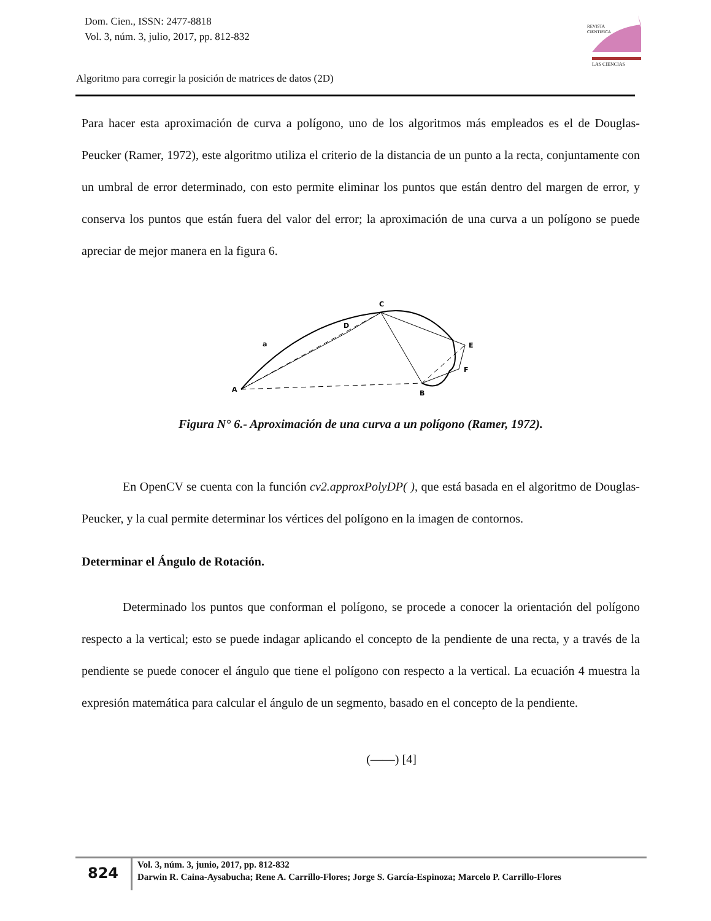Dom. Cien., ISSN: 2477-8818
Vol. 3, núm. 3, julio, 2017, pp. 812-832
REVISTA
CIENTIFICA
LAS CIENCIAS
Algoritmo para corregir la posición de matrices de datos (2D)
Para hacer esta aproximación de curva a polígono, uno de los algoritmos más empleados es el de Douglas-Peucker (Ramer, 1972), este algoritmo utiliza el criterio de la distancia de un punto a la recta, conjuntamente con un umbral de error determinado, con esto permite eliminar los puntos que están dentro del margen de error, y conserva los puntos que están fuera del valor del error; la aproximación de una curva a un polígono se puede apreciar de mejor manera en la figura 6.
A
B
C
D
E
F
a
Figura N° 6.- Aproximación de una curva a un polígono (Ramer, 1972).
En OpenCV se cuenta con la función cv2.approxPolyDP( ), que está basada en el algoritmo de Douglas-Peucker, y la cual permite determinar los vértices del polígono en la imagen de contornos.
Determinar el Ángulo de Rotación.
Determinado los puntos que conforman el polígono, se procede a conocer la orientación del polígono respecto a la vertical; esto se puede indagar aplicando el concepto de la pendiente de una recta, y a través de la pendiente se puede conocer el ángulo que tiene el polígono con respecto a la vertical. La ecuación 4 muestra la expresión matemática para calcular el ángulo de un segmento, basado en el concepto de la pendiente.
(――) [4]
824
Vol. 3, núm. 3, junio, 2017, pp. 812-832
Darwin R. Caina-Aysabucha; Rene A. Carrillo-Flores; Jorge S. García-Espinoza; Marcelo P. Carrillo-Flores